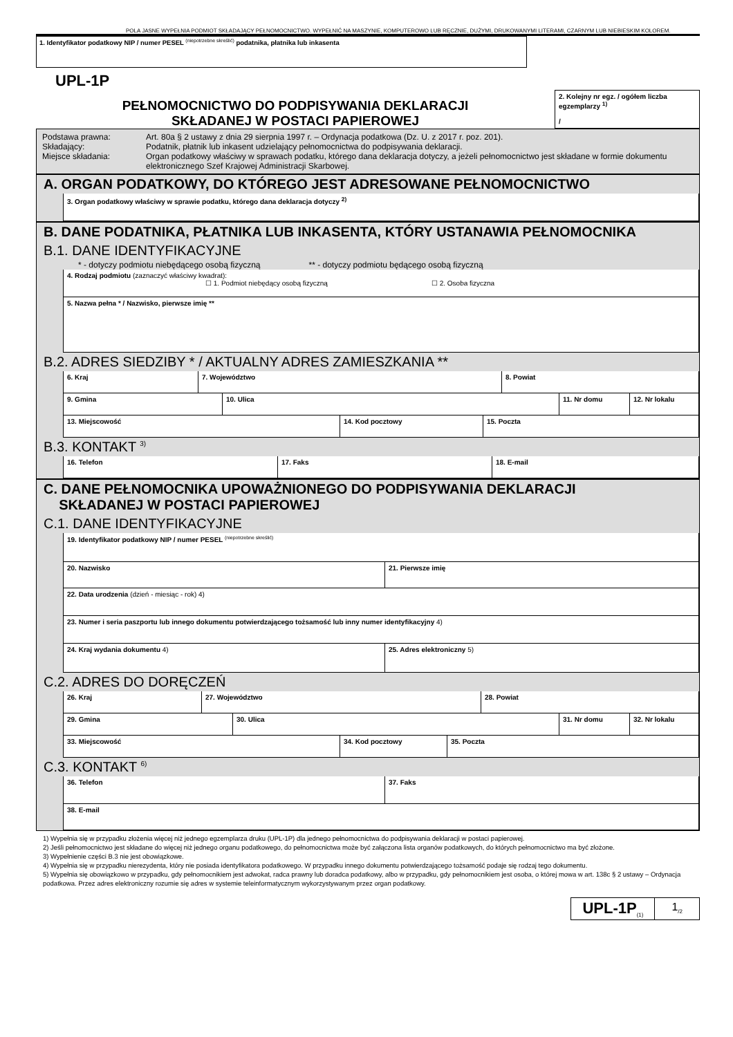POLA JASNE WYPEŁNIA PODMIOT SKŁADAJĄCY PEŁNOMOCNICTWO. WYPEŁNIĆ NA MASZYNIE, KOMPUTEROWO LUB RĘCZNIE, DUŻYMI, DRUKOWANYMI LITERAMI, CZARNYM LUB NIEBIESKIM KOLOREM.
1. Identyfikator podatkowy NIP / numer PESEL <sup>(niepotrzebne skreślić)</sup> podatnika, płatnika lub inkasenta
UPL-1P
PEŁNOMOCNICTWO DO PODPISYWANIA DEKLARACJI
SKŁADANEJ W POSTACI PAPIEROWEJ
2. Kolejny nr egz. / ogółem liczba egzemplarzy <sup>1)</sup>
/
Podstawa prawna:
Art. 80a § 2 ustawy z dnia 29 sierpnia 1997 r. – Ordynacja podatkowa (Dz. U. z 2017 r. poz. 201).
Składający:
Podatnik, płatnik lub inkasent udzielający pełnomocnictwa do podpisywania deklaracji.
Miejsce składania:
Organ podatkowy właściwy w sprawach podatku, którego dana deklaracja dotyczy, a jeżeli pełnomocnictwo jest składane w formie dokumentu elektronicznego Szef Krajowej Administracji Skarbowej.
A. ORGAN PODATKOWY, DO KTÓREGO JEST ADRESOWANE PEŁNOMOCNICTWO
3. Organ podatkowy właściwy w sprawie podatku, którego dana deklaracja dotyczy <sup>2)</sup>
B. DANE PODATNIKA, PŁATNIKA LUB INKASENTA, KTÓRY USTANAWIA PEŁNOMOCNIKA
B.1. DANE IDENTYFIKACYJNE
* - dotyczy podmiotu niebędącego osobą fizyczną ** - dotyczy podmiotu będącego osobą fizyczną
4. Rodzaj podmiotu (zaznaczyć właściwy kwadrat):
☐ 1. Podmiot niebędący osobą fizyczną ☐ 2. Osoba fizyczna
5. Nazwa pełna * / Nazwisko, pierwsze imię **
B.2. ADRES SIEDZIBY * / AKTUALNY ADRES ZAMIESZKANIA **
6. Kraj 7. Województwo 8. Powiat
9. Gminа 10. Ulica 11. Nr domu 12. Nr lokalu
13. Miejscowość 14. Kod pocztowy 15. Poczta
B.3. KONTAKT <sup>3)</sup>
16. Telefon 17. Faks 18. E-mail
C. DANE PEŁNOMOCNIKA UPOWAŻNIONEGO DO PODPISYWANIA DEKLARACJI
SKŁADANEJ W POSTACI PAPIEROWEJ
C.1. DANE IDENTYFIKACYJNE
19. Identyfikator podatkowy NIP / numer PESEL <sup>(niepotrzebne skreślić)</sup>
20. Nazwisko 21. Pierwsze imię
22. Data urodzenia (dzień - miesiąc - rok) 4)
23. Numer i seria paszportu lub innego dokumentu potwierdzającego tożsamość lub inny numer identyfikacyjny 4)
24. Kraj wydania dokumentu 4) 25. Adres elektroniczny 5)
C.2. ADRES DO DORĘCZEŃ
26. Kraj 27. Województwo 28. Powiat
29. Gmina 30. Ulica 31. Nr domu 32. Nr lokalu
33. Miejscowość 34. Kod pocztowy 35. Poczta
C.3. KONTAKT <sup>6)</sup>
36. Telefon 37. Faks
38. E-mail
1) Wypełnia się w przypadku złożenia więcej niż jednego egzemplarza druku (UPL-1P) dla jednego pełnomocnictwa do podpisywania deklaracji w postaci papierowej.
2) Jeśli pełnomocnictwo jest składane do więcej niż jednego organu podatkowego, do pełnomocnictwa może być załączona lista organów podatkowych, do których pełnomocnictwo ma być złożone.
3) Wypełnienie części B.3 nie jest obowiązkowe.
4) Wypełnia się w przypadku nierezydenta, który nie posiada identyfikatora podatkowego. W przypadku innego dokumentu potwierdzającego tożsamość podaje się rodzaj tego dokumentu.
5) Wypełnia się obowiązkowo w przypadku, gdy pełnomocnikiem jest adwokat, radca prawny lub doradca podatkowy, albo w przypadku, gdy pełnomocnikiem jest osoba, o której mowa w art. 138c § 2 ustawy – Ordynacja podatkowa. Przez adres elektroniczny rozumie się adres w systemie teleinformatycznym wykorzystywanym przez organ podatkowy.
UPL-1P<sub>(1)</sub>
1<sub>/2</sub>